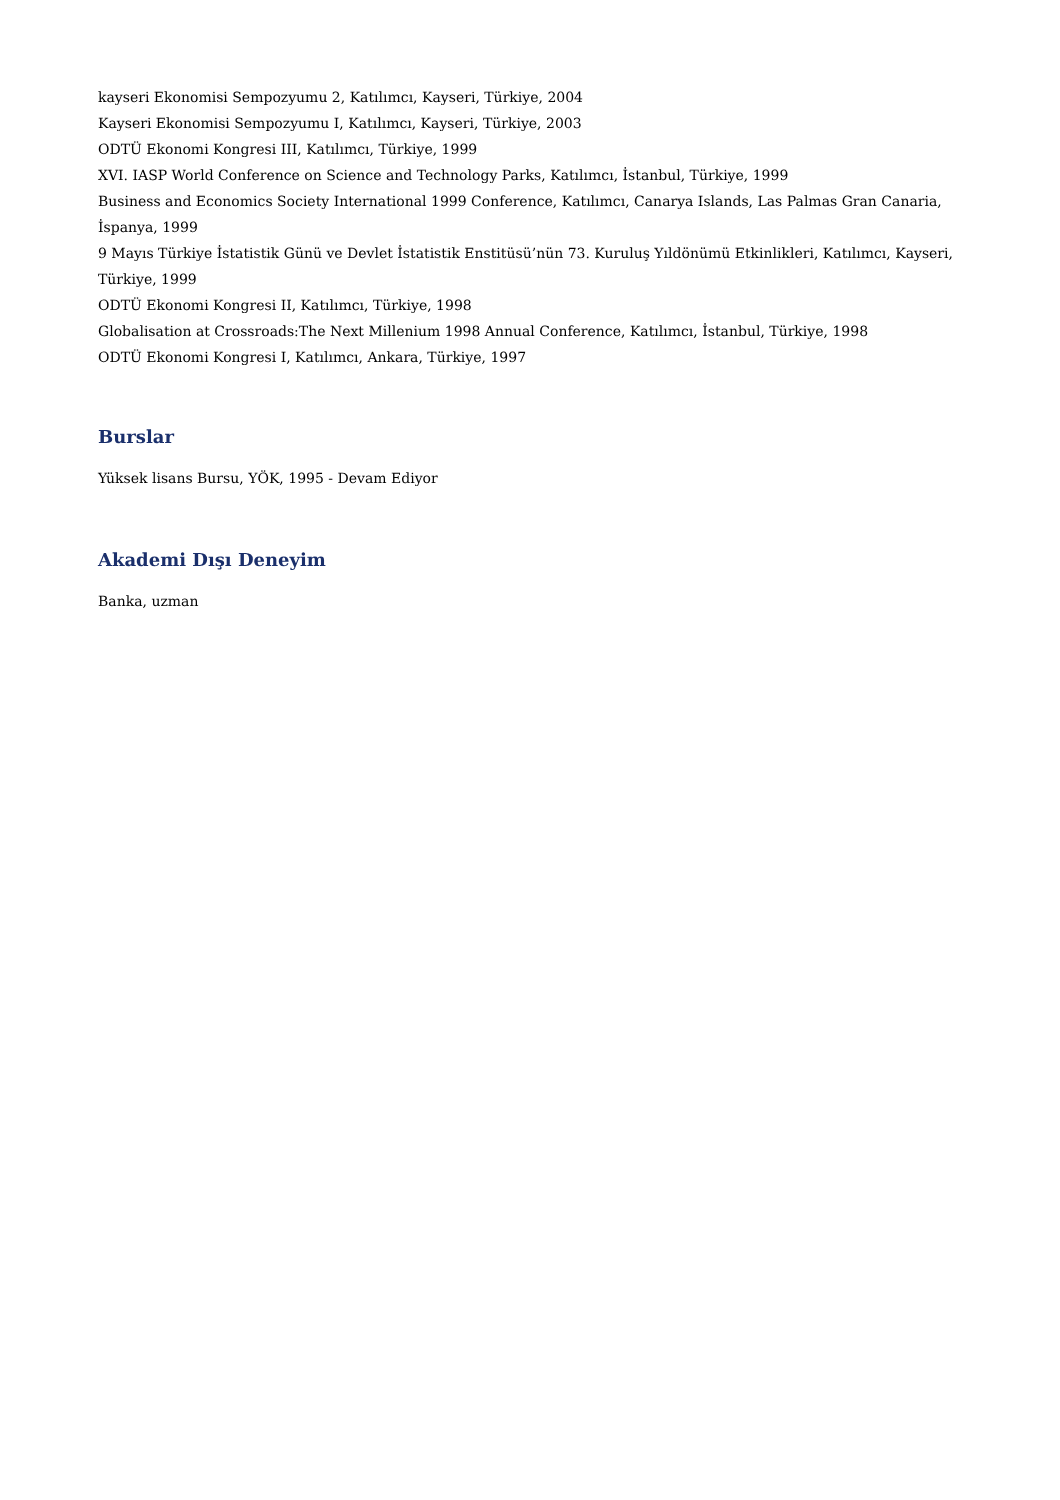kayseri Ekonomisi Sempozyumu 2, Katılımcı, Kayseri, Türkiye, 2004
Kayseri Ekonomisi Sempozyumu I, Katılımcı, Kayseri, Türkiye, 2003
ODTÜ Ekonomi Kongresi III, Katılımcı, Türkiye, 1999
XVI. IASP World Conference on Science and Technology Parks, Katılımcı, İstanbul, Türkiye, 1999
Business and Economics Society International 1999 Conference, Katılımcı, Canarya Islands, Las Palmas Gran Canaria, İspanya, 1999
9 Mayıs Türkiye İstatistik Günü ve Devlet İstatistik Enstitüsü’nün 73. Kuruluş Yıldönümü Etkinlikleri, Katılımcı, Kayseri, Türkiye, 1999
ODTÜ Ekonomi Kongresi II, Katılımcı, Türkiye, 1998
Globalisation at Crossroads:The Next Millenium 1998 Annual Conference, Katılımcı, İstanbul, Türkiye, 1998
ODTÜ Ekonomi Kongresi I, Katılımcı, Ankara, Türkiye, 1997
Burslar
Yüksek lisans Bursu, YÖK, 1995 - Devam Ediyor
Akademi Dışı Deneyim
Banka, uzman